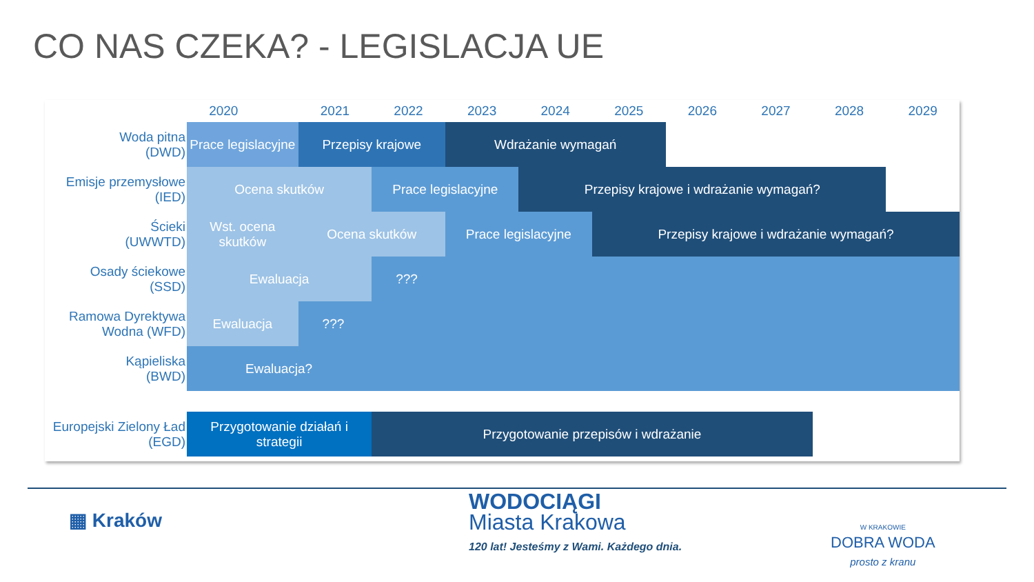CO NAS CZEKA? - LEGISLACJA UE
| | 2020 | | 2021 | 2022 | 2023 | 2024 | 2025 | 2026 | 2027 | 2028 | 2029 |
| --- | --- | --- | --- | --- | --- | --- | --- | --- | --- | --- | --- |
| Woda pitna (DWD) | Prace legislacyjne | | Przepisy krajowe | | Wdrażanie wymagań | | | | | | |
| Emisje przemysłowe (IED) | Ocena skutków | | | Prace legislacyjne | | Przepisy krajowe i wdrażanie wymagań? | | | | | |
| Ścieki (UWWTD) | Wst. ocena skutków | | Ocena skutków | | Prace legislacyjne | | Przepisy krajowe i wdrażanie wymagań? | | | | |
| Osady ściekowe (SSD) | Ewaluacja | | | ??? | | | | | | | |
| Ramowa Dyrektywa Wodna (WFD) | Ewaluacja | | ??? | | | | | | | | |
| Kąpieliska (BWD) | Ewaluacja? | | | | | | | | | | |
| Europejski Zielony Ład (EGD) | Przygotowanie działań i strategii | | | Przygotowanie przepisów i wdrażanie | | | | | | | |
▦ Kraków
WODOCIĄGI
Miasta Krakowa
120 lat! Jesteśmy z Wami. Każdego dnia.
W KRAKOWIE
DOBRA WODA
prosto z kranu